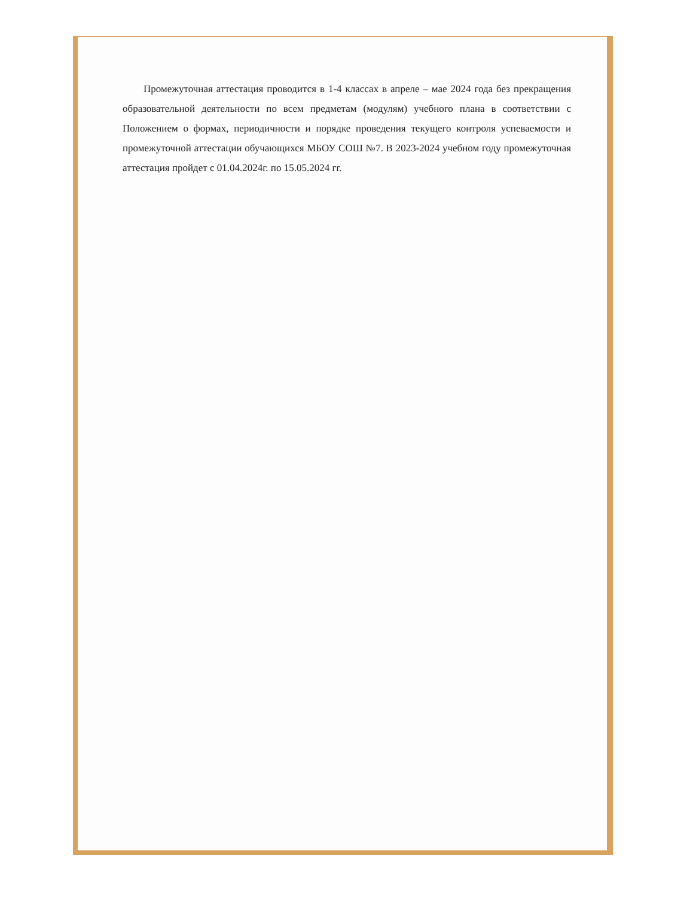Промежуточная аттестация проводится в 1-4 классах в апреле – мае 2024 года без прекращения образовательной деятельности по всем предметам (модулям) учебного плана в соответствии с Положением о формах, периодичности и порядке проведения текущего контроля успеваемости и промежуточной аттестации обучающихся МБОУ СОШ №7. В 2023-2024 учебном году промежуточная аттестация пройдет с 01.04.2024г. по 15.05.2024 гг.